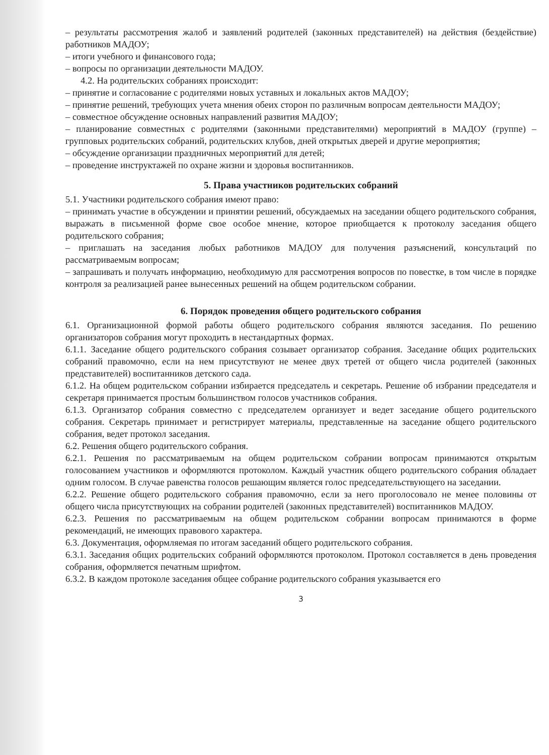– результаты рассмотрения жалоб и заявлений родителей (законных представителей) на действия (бездействие) работников МАДОУ;
– итоги учебного и финансового года;
– вопросы по организации деятельности МАДОУ.
4.2. На родительских собраниях происходит:
– принятие и согласование с родителями новых уставных и локальных актов МАДОУ;
– принятие решений, требующих учета мнения обеих сторон по различным вопросам деятельности МАДОУ;
– совместное обсуждение основных направлений развития МАДОУ;
– планирование совместных с родителями (законными представителями) мероприятий в МАДОУ (группе) – групповых родительских собраний, родительских клубов, дней открытых дверей и другие мероприятия;
– обсуждение организации праздничных мероприятий для детей;
– проведение инструктажей по охране жизни и здоровья воспитанников.
5. Права участников родительских собраний
5.1. Участники родительского собрания имеют право:
– принимать участие в обсуждении и принятии решений, обсуждаемых на заседании общего родительского собрания, выражать в письменной форме свое особое мнение, которое приобщается к протоколу заседания общего родительского собрания;
– приглашать на заседания любых работников МАДОУ для получения разъяснений, консультаций по рассматриваемым вопросам;
– запрашивать и получать информацию, необходимую для рассмотрения вопросов по повестке, в том числе в порядке контроля за реализацией ранее вынесенных решений на общем родительском собрании.
6. Порядок проведения общего родительского собрания
6.1. Организационной формой работы общего родительского собрания являются заседания. По решению организаторов собрания могут проходить в нестандартных формах.
6.1.1. Заседание общего родительского собрания созывает организатор собрания. Заседание общих родительских собраний правомочно, если на нем присутствуют не менее двух третей от общего числа родителей (законных представителей) воспитанников детского сада.
6.1.2. На общем родительском собрании избирается председатель и секретарь. Решение об избрании председателя и секретаря принимается простым большинством голосов участников собрания.
6.1.3. Организатор собрания совместно с председателем организует и ведет заседание общего родительского собрания. Секретарь принимает и регистрирует материалы, представленные на заседание общего родительского собрания, ведет протокол заседания.
6.2. Решения общего родительского собрания.
6.2.1. Решения по рассматриваемым на общем родительском собрании вопросам принимаются открытым голосованием участников и оформляются протоколом. Каждый участник общего родительского собрания обладает одним голосом. В случае равенства голосов решающим является голос председательствующего на заседании.
6.2.2. Решение общего родительского собрания правомочно, если за него проголосовало не менее половины от общего числа присутствующих на собрании родителей (законных представителей) воспитанников МАДОУ.
6.2.3. Решения по рассматриваемым на общем родительском собрании вопросам принимаются в форме рекомендаций, не имеющих правового характера.
6.3. Документация, оформляемая по итогам заседаний общего родительского собрания.
6.3.1. Заседания общих родительских собраний оформляются протоколом. Протокол составляется в день проведения собрания, оформляется печатным шрифтом.
6.3.2. В каждом протоколе заседания общее собрание родительского собрания указывается его
3